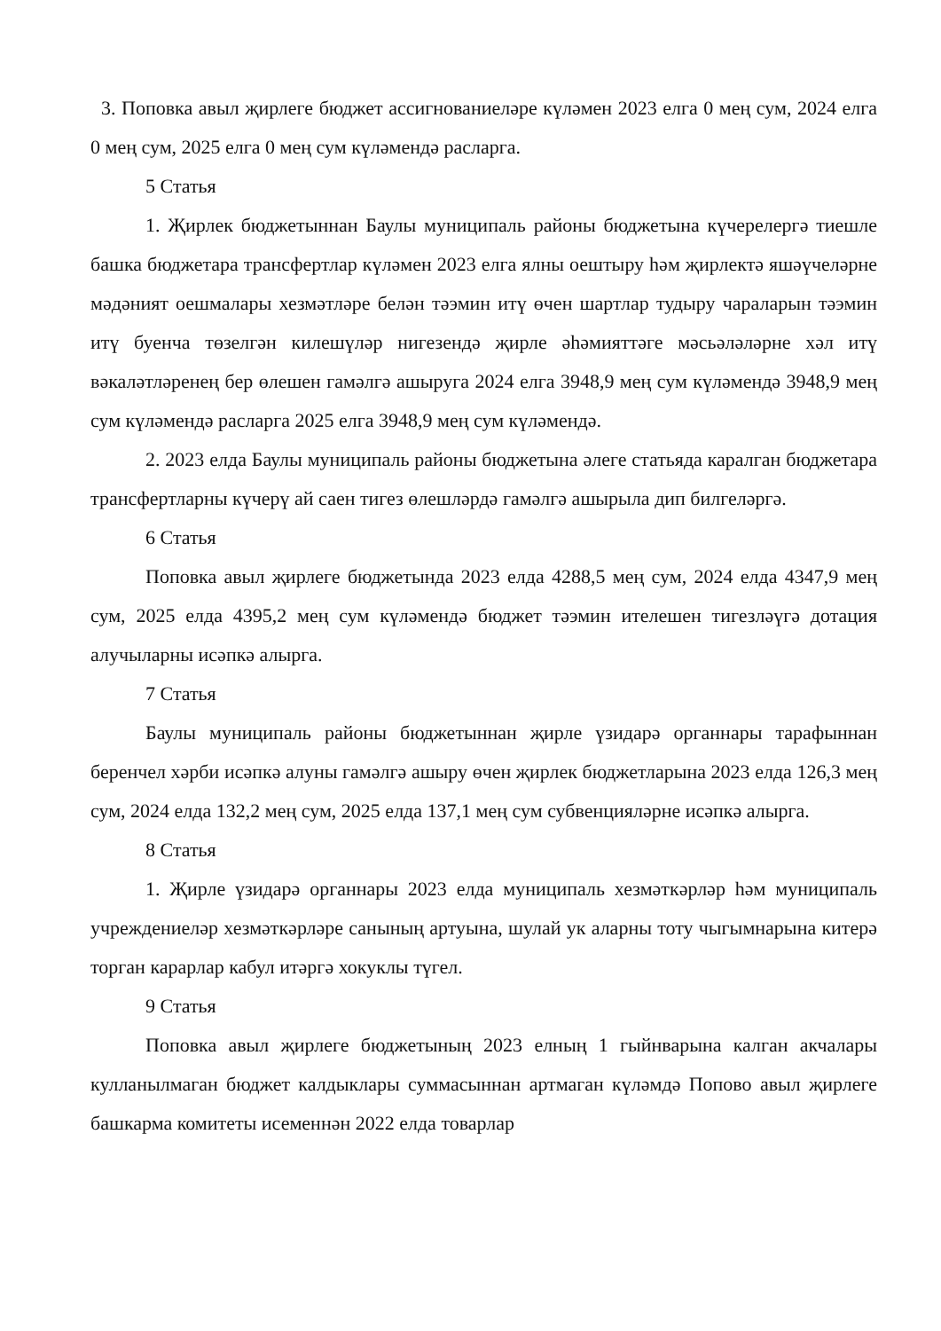3. Поповка авыл җирлеге бюджет ассигнованиеләре күләмен 2023 елга 0 мең сум, 2024 елга 0 мең сум, 2025 елга 0 мең сум күләмендә расларга.
5 Статья
1. Җирлек бюджетыннан Баулы муниципаль районы бюджетына күчерелергә тиешле башка бюджетара трансфертлар күләмен 2023 елга ялны оештыру һәм җирлектә яшәүчеләрне мәдәният оешмалары хезмәтләре белән тәэмин итү өчен шартлар тудыру чараларын тәэмин итү буенча төзелгән килешүләр нигезендә җирле әһәмияттәге мәсьәләләрне хәл итү вәкаләтләренең бер өлешен гамәлгә ашыруга 2024 елга 3948,9 мең сум күләмендә 3948,9 мең сум күләмендә расларга 2025 елга 3948,9 мең сум күләмендә.
2. 2023 елда Баулы муниципаль районы бюджетына әлеге статьяда каралган бюджетара трансфертларны күчерү ай саен тигез өлешләрдә гамәлгә ашырыла дип билгеләргә.
6 Статья
Поповка авыл җирлеге бюджетында 2023 елда 4288,5 мең сум, 2024 елда 4347,9 мең сум, 2025 елда 4395,2 мең сум күләмендә бюджет тәэмин ителешен тигезләүгә дотация алучыларны исәпкә алырга.
7 Статья
Баулы муниципаль районы бюджетыннан җирле үзидарә органнары тарафыннан беренчел хәрби исәпкә алуны гамәлгә ашыру өчен җирлек бюджетларына 2023 елда 126,3 мең сум, 2024 елда 132,2 мең сум, 2025 елда 137,1 мең сум субвенцияләрне исәпкә алырга.
8 Статья
1. Җирле үзидарә органнары 2023 елда муниципаль хезмәткәрләр һәм муниципаль учреждениеләр хезмәткәрләре санының артуына, шулай ук аларны тоту чыгымнарына китерә торган карарлар кабул итәргә хокуклы түгел.
9 Статья
Поповка авыл җирлеге бюджетының 2023 елның 1 гыйнварына калган акчалары кулланылмаган бюджет калдыклары суммасыннан артмаган күләмдә Попово авыл җирлеге башкарма комитеты исеменнән 2022 елда товарлар